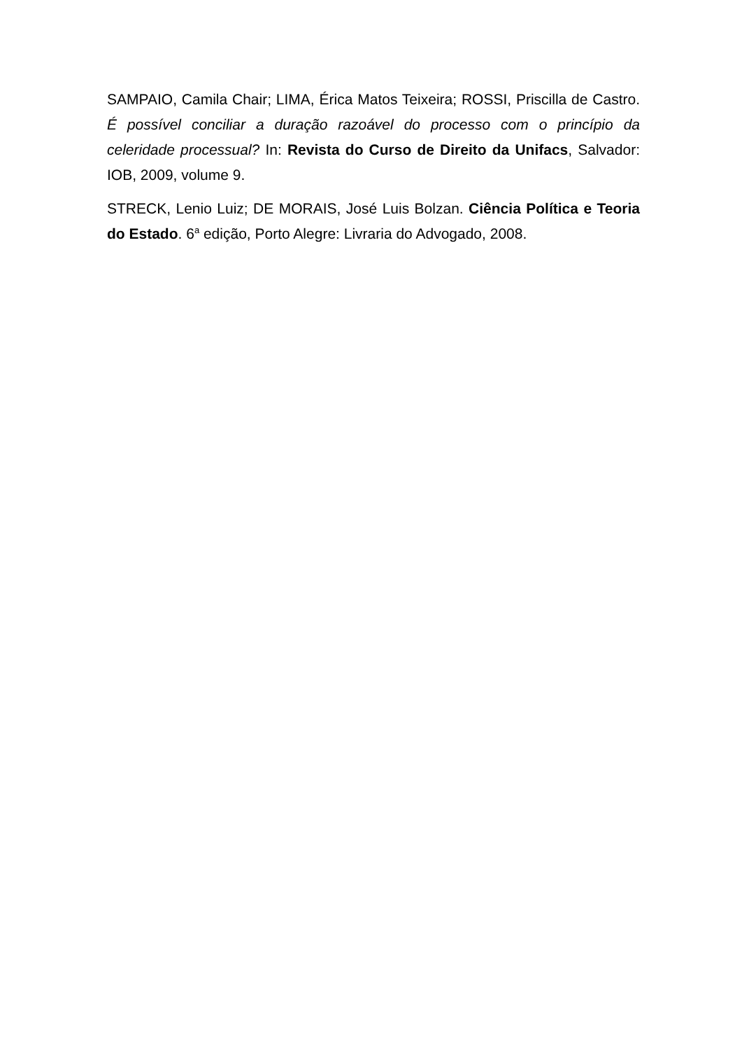SAMPAIO, Camila Chair; LIMA, Érica Matos Teixeira; ROSSI, Priscilla de Castro. É possível conciliar a duração razoável do processo com o princípio da celeridade processual? In: Revista do Curso de Direito da Unifacs, Salvador: IOB, 2009, volume 9.
STRECK, Lenio Luiz; DE MORAIS, José Luis Bolzan. Ciência Política e Teoria do Estado. 6<sup>a</sup> edição, Porto Alegre: Livraria do Advogado, 2008.